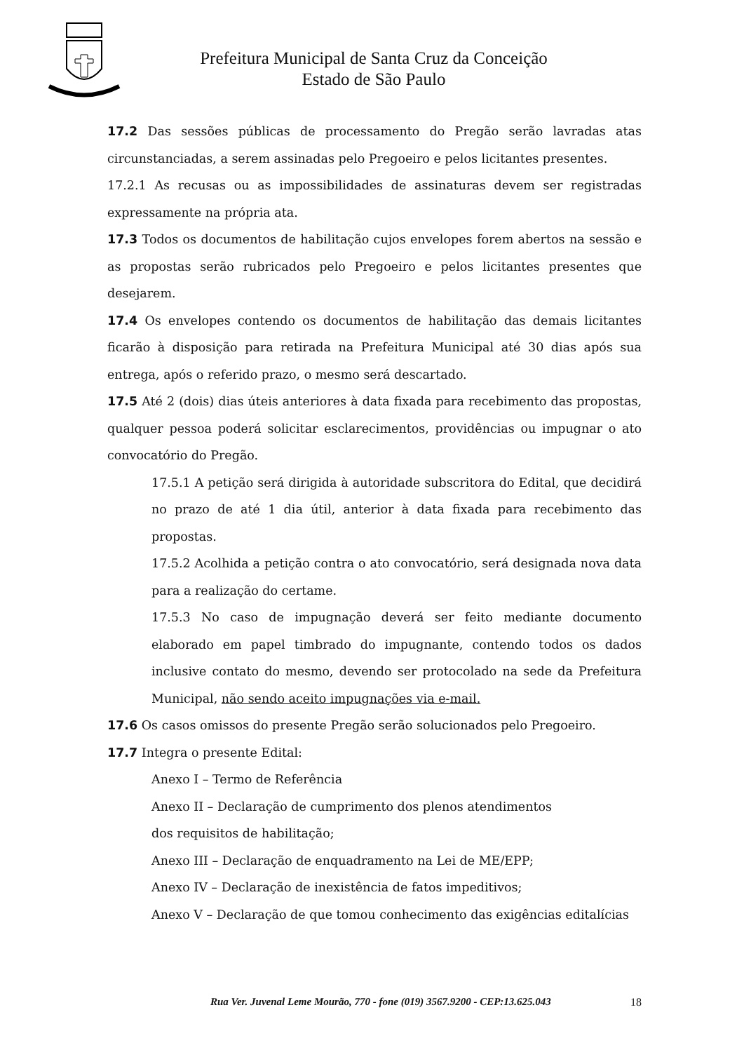Prefeitura Municipal de Santa Cruz da Conceição
Estado de São Paulo
17.2 Das sessões públicas de processamento do Pregão serão lavradas atas circunstanciadas, a serem assinadas pelo Pregoeiro e pelos licitantes presentes.
17.2.1 As recusas ou as impossibilidades de assinaturas devem ser registradas expressamente na própria ata.
17.3 Todos os documentos de habilitação cujos envelopes forem abertos na sessão e as propostas serão rubricados pelo Pregoeiro e pelos licitantes presentes que desejarem.
17.4 Os envelopes contendo os documentos de habilitação das demais licitantes ficarão à disposição para retirada na Prefeitura Municipal até 30 dias após sua entrega, após o referido prazo, o mesmo será descartado.
17.5 Até 2 (dois) dias úteis anteriores à data fixada para recebimento das propostas, qualquer pessoa poderá solicitar esclarecimentos, providências ou impugnar o ato convocatório do Pregão.
17.5.1 A petição será dirigida à autoridade subscritora do Edital, que decidirá no prazo de até 1 dia útil, anterior à data fixada para recebimento das propostas.
17.5.2 Acolhida a petição contra o ato convocatório, será designada nova data para a realização do certame.
17.5.3 No caso de impugnação deverá ser feito mediante documento elaborado em papel timbrado do impugnante, contendo todos os dados inclusive contato do mesmo, devendo ser protocolado na sede da Prefeitura Municipal, não sendo aceito impugnações via e-mail.
17.6 Os casos omissos do presente Pregão serão solucionados pelo Pregoeiro.
17.7 Integra o presente Edital:
Anexo I – Termo de Referência
Anexo II – Declaração de cumprimento dos plenos atendimentos
dos requisitos de habilitação;
Anexo III – Declaração de enquadramento na Lei de ME/EPP;
Anexo IV – Declaração de inexistência de fatos impeditivos;
Anexo V – Declaração de que tomou conhecimento das exigências editalícias
Rua Ver. Juvenal Leme Mourão, 770 - fone (019) 3567.9200 - CEP:13.625.043 18